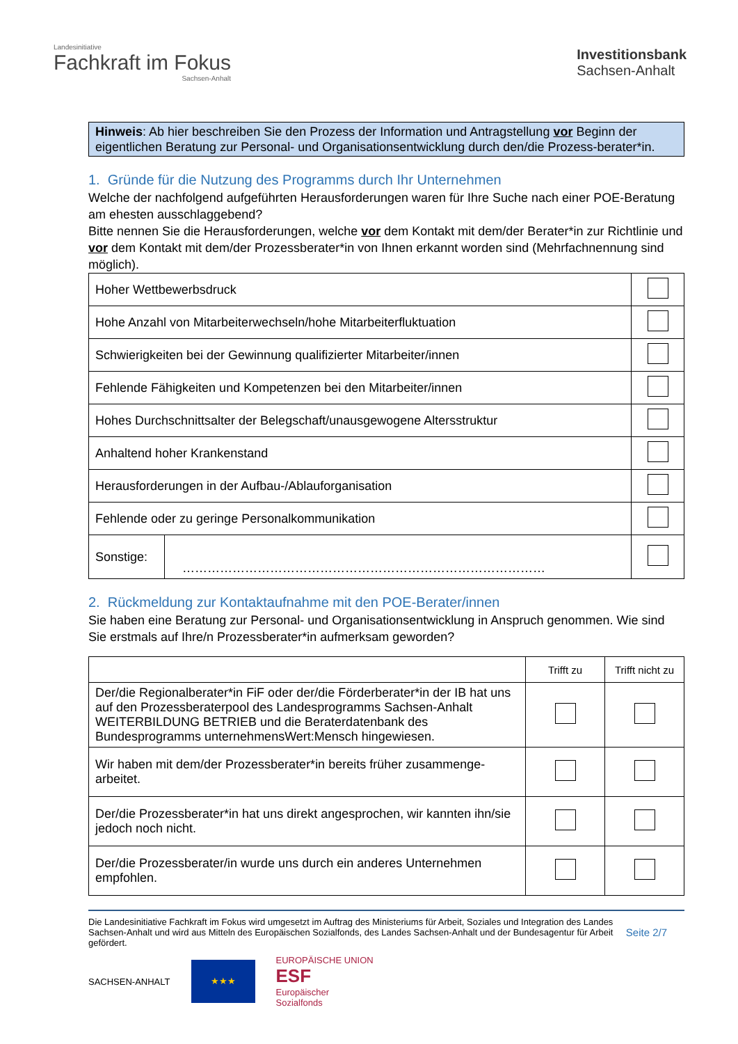Landesinitiative
Fachkraft im Fokus
Sachsen-Anhalt
Investitionsbank
Sachsen-Anhalt
Hinweis: Ab hier beschreiben Sie den Prozess der Information und Antragstellung vor Beginn der eigentlichen Beratung zur Personal- und Organisationsentwicklung durch den/die Prozess-berater*in.
1. Gründe für die Nutzung des Programms durch Ihr Unternehmen
Welche der nachfolgend aufgeführten Herausforderungen waren für Ihre Suche nach einer POE-Beratung am ehesten ausschlaggebend?
Bitte nennen Sie die Herausforderungen, welche vor dem Kontakt mit dem/der Berater*in zur Richtlinie und vor dem Kontakt mit dem/der Prozessberater*in von Ihnen erkannt worden sind (Mehrfachnennung sind möglich).
| Hoher Wettbewerbsdruck | | |
| Hohe Anzahl von Mitarbeiterwechseln/hohe Mitarbeiterfluktuation | | |
| Schwierigkeiten bei der Gewinnung qualifizierter Mitarbeiter/innen | | |
| Fehlende Fähigkeiten und Kompetenzen bei den Mitarbeiter/innen | | |
| Hohes Durchschnittsalter der Belegschaft/unausgewogene Altersstruktur | | |
| Anhaltend hoher Krankenstand | | |
| Herausforderungen in der Aufbau-/Ablauforganisation | | |
| Fehlende oder zu geringe Personalkommunikation | | |
| Sonstige: | …………………………………………………………………………… | |
2. Rückmeldung zur Kontaktaufnahme mit den POE-Berater/innen
Sie haben eine Beratung zur Personal- und Organisationsentwicklung in Anspruch genommen. Wie sind Sie erstmals auf Ihre/n Prozessberater*in aufmerksam geworden?
| | Trifft zu | Trifft nicht zu |
| --- | --- | --- |
| Der/die Regionalberater*in FiF oder der/die Förderberater*in der IB hat uns auf den Prozessberaterpool des Landesprogramms Sachsen-Anhalt WEITERBILDUNG BETRIEB und die Beraterdatenbank des Bundesprogramms unternehmensWert:Mensch hingewiesen. | | |
| Wir haben mit dem/der Prozessberater*in bereits früher zusammenge-arbeitet. | | |
| Der/die Prozessberater*in hat uns direkt angesprochen, wir kannten ihn/sie jedoch noch nicht. | | |
| Der/die Prozessberater/in wurde uns durch ein anderes Unternehmen empfohlen. | | |
Die Landesinitiative Fachkraft im Fokus wird umgesetzt im Auftrag des Ministeriums für Arbeit, Soziales und Integration des Landes Sachsen-Anhalt und wird aus Mitteln des Europäischen Sozialfonds, des Landes Sachsen-Anhalt und der Bundesagentur für Arbeit gefördert.
Seite 2/7
SACHSEN-ANHALT
★★★
EUROPÄISCHE UNION
ESF
Europäischer
Sozialfonds